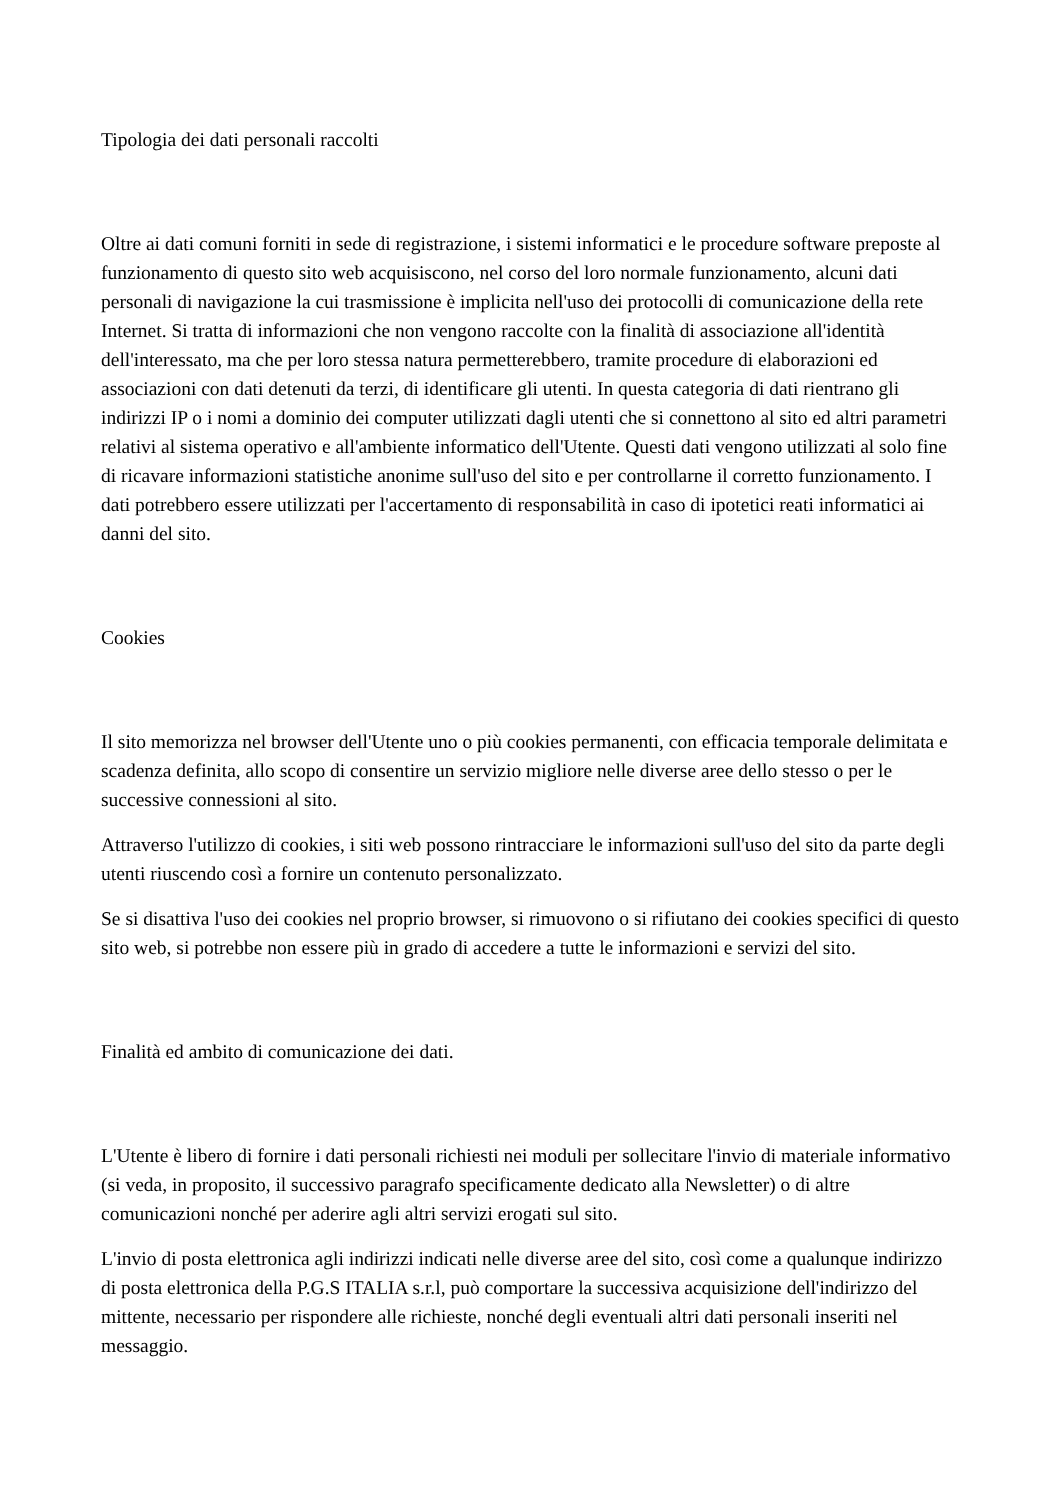Tipologia dei dati personali raccolti
Oltre ai dati comuni forniti in sede di registrazione, i sistemi informatici e le procedure software preposte al funzionamento di questo sito web acquisiscono, nel corso del loro normale funzionamento, alcuni dati personali di navigazione la cui trasmissione è implicita nell'uso dei protocolli di comunicazione della rete Internet. Si tratta di informazioni che non vengono raccolte con la finalità di associazione all'identità dell'interessato, ma che per loro stessa natura permetterebbero, tramite procedure di elaborazioni ed associazioni con dati detenuti da terzi, di identificare gli utenti. In questa categoria di dati rientrano gli indirizzi IP o i nomi a dominio dei computer utilizzati dagli utenti che si connettono al sito ed altri parametri relativi al sistema operativo e all'ambiente informatico dell'Utente. Questi dati vengono utilizzati al solo fine di ricavare informazioni statistiche anonime sull'uso del sito e per controllarne il corretto funzionamento. I dati potrebbero essere utilizzati per l'accertamento di responsabilità in caso di ipotetici reati informatici ai danni del sito.
Cookies
Il sito memorizza nel browser dell'Utente uno o più cookies permanenti, con efficacia temporale delimitata e scadenza definita, allo scopo di consentire un servizio migliore nelle diverse aree dello stesso o per le successive connessioni al sito.
Attraverso l'utilizzo di cookies, i siti web possono rintracciare le informazioni sull'uso del sito da parte degli utenti riuscendo così a fornire un contenuto personalizzato.
Se si disattiva l'uso dei cookies nel proprio browser, si rimuovono o si rifiutano dei cookies specifici di questo sito web, si potrebbe non essere più in grado di accedere a tutte le informazioni e servizi del sito.
Finalità ed ambito di comunicazione dei dati.
L'Utente è libero di fornire i dati personali richiesti nei moduli per sollecitare l'invio di materiale informativo (si veda, in proposito, il successivo paragrafo specificamente dedicato alla Newsletter) o di altre comunicazioni nonché per aderire agli altri servizi erogati sul sito.
L'invio di posta elettronica agli indirizzi indicati nelle diverse aree del sito, così come a qualunque indirizzo di posta elettronica della P.G.S ITALIA s.r.l, può comportare la successiva acquisizione dell'indirizzo del mittente, necessario per rispondere alle richieste, nonché degli eventuali altri dati personali inseriti nel messaggio.